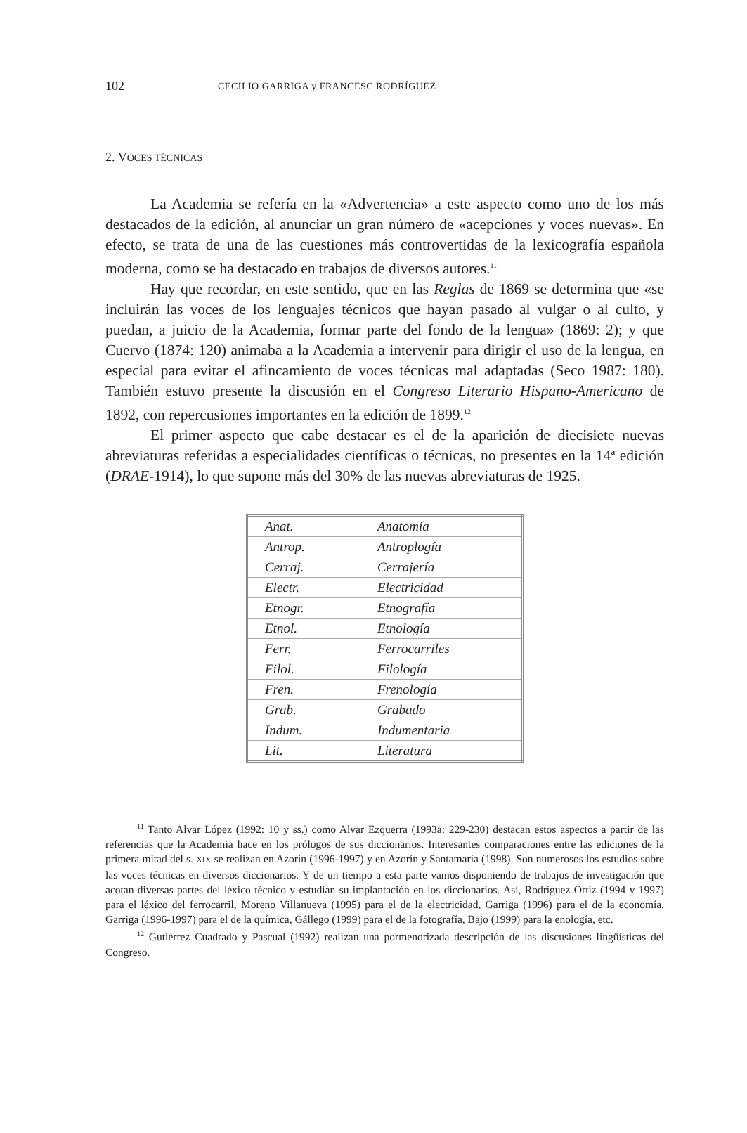102 CECILIO GARRIGA y FRANCESC RODRÍGUEZ
2. VOCES TÉCNICAS
La Academia se refería en la «Advertencia» a este aspecto como uno de los más destacados de la edición, al anunciar un gran número de «acepciones y voces nuevas». En efecto, se trata de una de las cuestiones más controvertidas de la lexicografía española moderna, como se ha destacado en trabajos de diversos autores.<sup>11</sup>
Hay que recordar, en este sentido, que en las Reglas de 1869 se determina que «se incluirán las voces de los lenguajes técnicos que hayan pasado al vulgar o al culto, y puedan, a juicio de la Academia, formar parte del fondo de la lengua» (1869: 2); y que Cuervo (1874: 120) animaba a la Academia a intervenir para dirigir el uso de la lengua, en especial para evitar el afincamiento de voces técnicas mal adaptadas (Seco 1987: 180). También estuvo presente la discusión en el Congreso Literario Hispano-Americano de 1892, con repercusiones importantes en la edición de 1899.<sup>12</sup>
El primer aspecto que cabe destacar es el de la aparición de diecisiete nuevas abreviaturas referidas a especialidades científicas o técnicas, no presentes en la 14ª edición (DRAE-1914), lo que supone más del 30% de las nuevas abreviaturas de 1925.
| Anat. | Anatomía |
| Antrop. | Antroplogía |
| Cerraj. | Cerrajería |
| Electr. | Electricidad |
| Etnogr. | Etnografía |
| Etnol. | Etnología |
| Ferr. | Ferrocarriles |
| Filol. | Filología |
| Fren. | Frenología |
| Grab. | Grabado |
| Indum. | Indumentaria |
| Lit. | Literatura |
<sup>11</sup> Tanto Alvar López (1992: 10 y ss.) como Alvar Ezquerra (1993a: 229-230) destacan estos aspectos a partir de las referencias que la Academia hace en los prólogos de sus diccionarios. Interesantes comparaciones entre las ediciones de la primera mitad del s. XIX se realizan en Azorín (1996-1997) y en Azorín y Santamaría (1998). Son numerosos los estudios sobre las voces técnicas en diversos diccionarios. Y de un tiempo a esta parte vamos disponiendo de trabajos de investigación que acotan diversas partes del léxico técnico y estudian su implantación en los diccionarios. Así, Rodríguez Ortiz (1994 y 1997) para el léxico del ferrocarril, Moreno Villanueva (1995) para el de la electricidad, Garriga (1996) para el de la economía, Garriga (1996-1997) para el de la química, Gállego (1999) para el de la fotografía, Bajo (1999) para la enología, etc.
<sup>12</sup> Gutiérrez Cuadrado y Pascual (1992) realizan una pormenorizada descripción de las discusiones lingüísticas del Congreso.